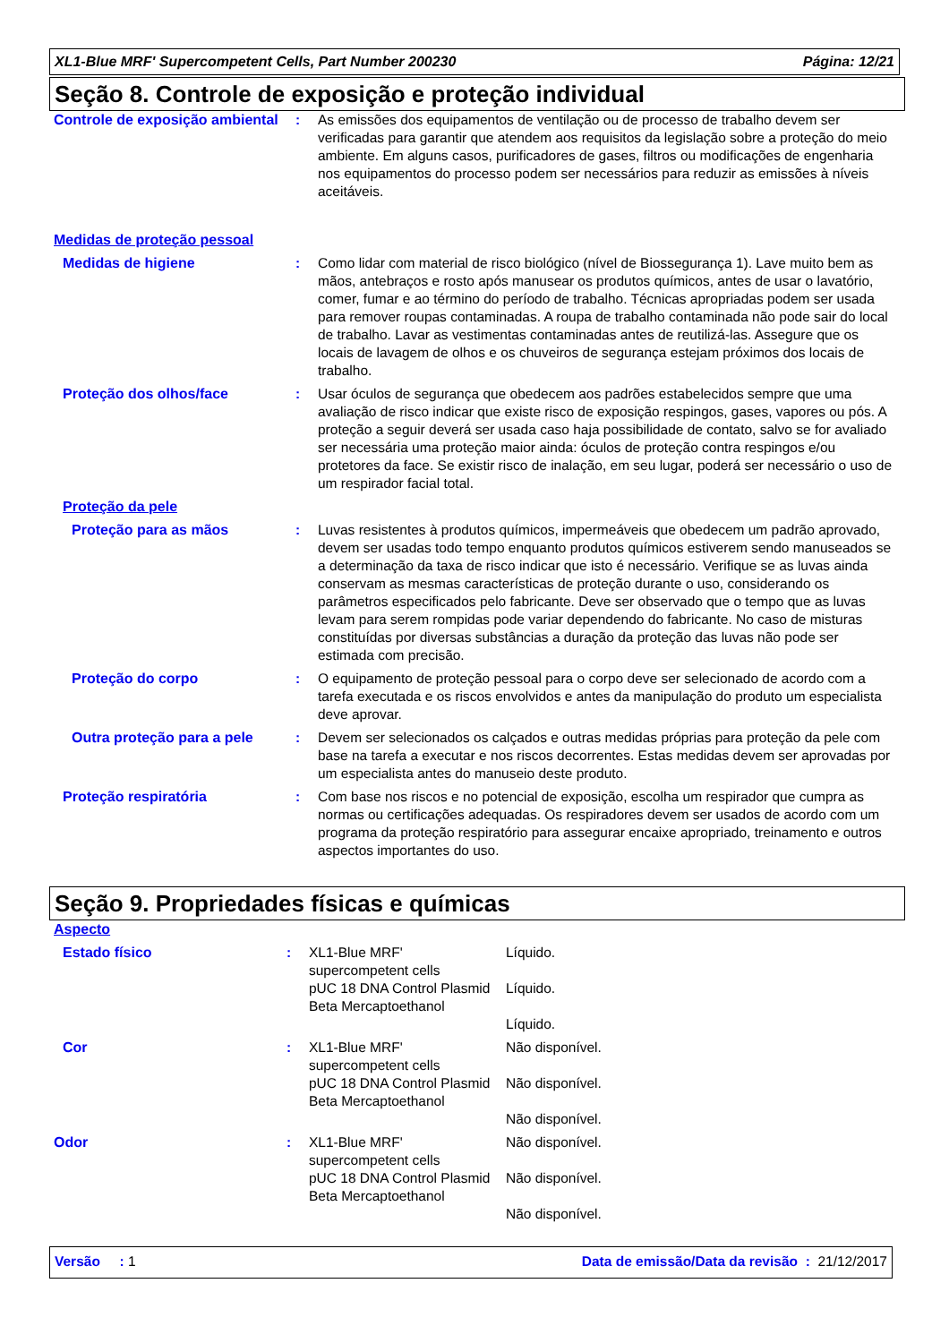XL1-Blue MRF' Supercompetent Cells, Part Number 200230 Página: 12/21
Seção 8. Controle de exposição e proteção individual
| Controle de exposição ambiental | : | As emissões dos equipamentos de ventilação ou de processo de trabalho devem ser verificadas para garantir que atendem aos requisitos da legislação sobre a proteção do meio ambiente. Em alguns casos, purificadores de gases, filtros ou modificações de engenharia nos equipamentos do processo podem ser necessários para reduzir as emissões à níveis aceitáveis. |
| Medidas de proteção pessoal | | |
| Medidas de higiene | : | Como lidar com material de risco biológico (nível de Biossegurança 1). Lave muito bem as mãos, antebraços e rosto após manusear os produtos químicos, antes de usar o lavatório, comer, fumar e ao término do período de trabalho. Técnicas apropriadas podem ser usada para remover roupas contaminadas. A roupa de trabalho contaminada não pode sair do local de trabalho. Lavar as vestimentas contaminadas antes de reutilizá-las. Assegure que os locais de lavagem de olhos e os chuveiros de segurança estejam próximos dos locais de trabalho. |
| Proteção dos olhos/face | : | Usar óculos de segurança que obedecem aos padrões estabelecidos sempre que uma avaliação de risco indicar que existe risco de exposição respingos, gases, vapores ou pós. A proteção a seguir deverá ser usada caso haja possibilidade de contato, salvo se for avaliado ser necessária uma proteção maior ainda: óculos de proteção contra respingos e/ou protetores da face. Se existir risco de inalação, em seu lugar, poderá ser necessário o uso de um respirador facial total. |
| Proteção da pele | | |
| Proteção para as mãos | : | Luvas resistentes à produtos químicos, impermeáveis que obedecem um padrão aprovado, devem ser usadas todo tempo enquanto produtos químicos estiverem sendo manuseados se a determinação da taxa de risco indicar que isto é necessário. Verifique se as luvas ainda conservam as mesmas características de proteção durante o uso, considerando os parâmetros especificados pelo fabricante. Deve ser observado que o tempo que as luvas levam para serem rompidas pode variar dependendo do fabricante. No caso de misturas constituídas por diversas substâncias a duração da proteção das luvas não pode ser estimada com precisão. |
| Proteção do corpo | : | O equipamento de proteção pessoal para o corpo deve ser selecionado de acordo com a tarefa executada e os riscos envolvidos e antes da manipulação do produto um especialista deve aprovar. |
| Outra proteção para a pele | : | Devem ser selecionados os calçados e outras medidas próprias para proteção da pele com base na tarefa a executar e nos riscos decorrentes. Estas medidas devem ser aprovadas por um especialista antes do manuseio deste produto. |
| Proteção respiratória | : | Com base nos riscos e no potencial de exposição, escolha um respirador que cumpra as normas ou certificações adequadas. Os respiradores devem ser usados de acordo com um programa da proteção respiratório para assegurar encaixe apropriado, treinamento e outros aspectos importantes do uso. |
Seção 9. Propriedades físicas e químicas
| Aspecto | | | |
| Estado físico | : | XL1-Blue MRF' supercompetent cells pUC 18 DNA Control Plasmid Beta Mercaptoethanol | Líquido. Líquido. Líquido. |
| Cor | : | XL1-Blue MRF' supercompetent cells pUC 18 DNA Control Plasmid Beta Mercaptoethanol | Não disponível. Não disponível. Não disponível. |
| Odor | : | XL1-Blue MRF' supercompetent cells pUC 18 DNA Control Plasmid Beta Mercaptoethanol | Não disponível. Não disponível. Não disponível. |
Versão : 1 Data de emissão/Data da revisão : 21/12/2017